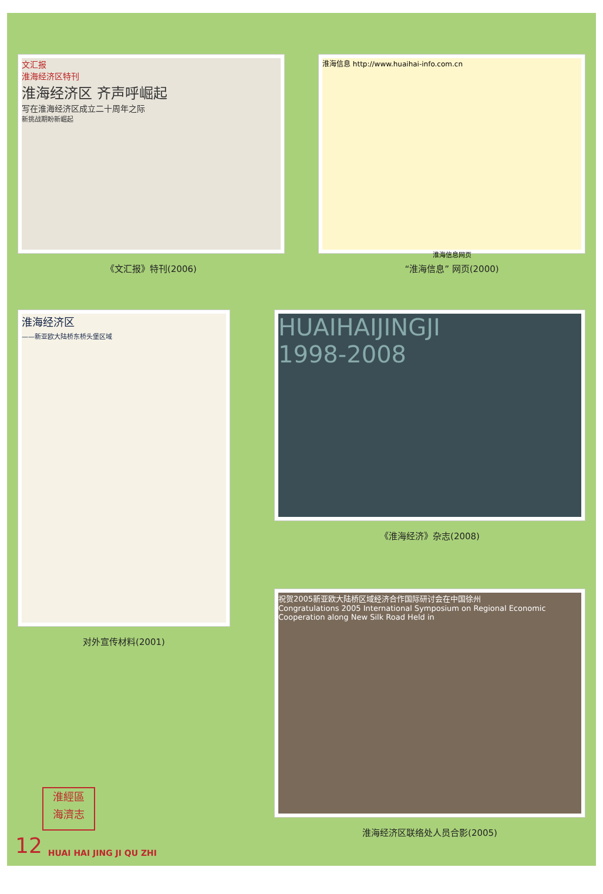文汇报
淮海经济区特刊
淮海经济区 齐声呼崛起
写在淮海经济区成立二十周年之际
新挑战期盼新崛起
《文汇报》特刊(2006)
淮海信息 http://www.huaihai-info.com.cn
淮海信息网页
“淮海信息” 网页(2000)
淮海经济区
——新亚欧大陆桥东桥头堡区域
对外宣传材料(2001)
HUAIHAIJINGJI
1998-2008
《淮海经济》杂志(2008)
祝贺2005新亚欧大陆桥区域经济合作国际研讨会在中国徐州
Congratulations 2005 International Symposium on Regional Economic Cooperation along New Silk Road Held in
淮海经济区联络处人员合影(2005)
淮經區
海濟志
12 HUAI HAI JING JI QU ZHI